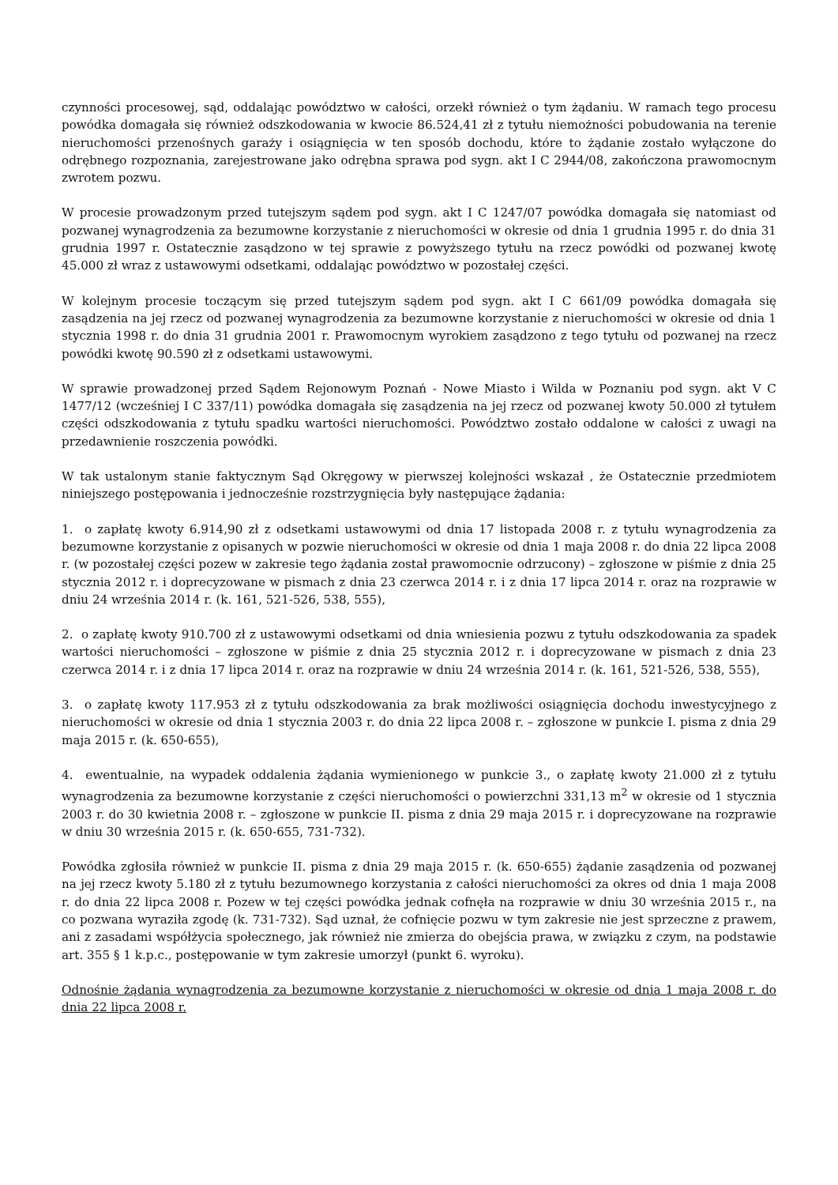czynności procesowej, sąd, oddalając powództwo w całości, orzekł również o tym żądaniu. W ramach tego procesu powódka domagała się również odszkodowania w kwocie 86.524,41 zł z tytułu niemożności pobudowania na terenie nieruchomości przenośnych garaży i osiągnięcia w ten sposób dochodu, które to żądanie zostało wyłączone do odrębnego rozpoznania, zarejestrowane jako odrębna sprawa pod sygn. akt I C 2944/08, zakończona prawomocnym zwrotem pozwu.
W procesie prowadzonym przed tutejszym sądem pod sygn. akt I C 1247/07 powódka domagała się natomiast od pozwanej wynagrodzenia za bezumowne korzystanie z nieruchomości w okresie od dnia 1 grudnia 1995 r. do dnia 31 grudnia 1997 r. Ostatecznie zasądzono w tej sprawie z powyższego tytułu na rzecz powódki od pozwanej kwotę 45.000 zł wraz z ustawowymi odsetkami, oddalając powództwo w pozostałej części.
W kolejnym procesie toczącym się przed tutejszym sądem pod sygn. akt I C 661/09 powódka domagała się zasądzenia na jej rzecz od pozwanej wynagrodzenia za bezumowne korzystanie z nieruchomości w okresie od dnia 1 stycznia 1998 r. do dnia 31 grudnia 2001 r. Prawomocnym wyrokiem zasądzono z tego tytułu od pozwanej na rzecz powódki kwotę 90.590 zł z odsetkami ustawowymi.
W sprawie prowadzonej przed Sądem Rejonowym Poznań - Nowe Miasto i Wilda w Poznaniu pod sygn. akt V C 1477/12 (wcześniej I C 337/11) powódka domagała się zasądzenia na jej rzecz od pozwanej kwoty 50.000 zł tytułem części odszkodowania z tytułu spadku wartości nieruchomości. Powództwo zostało oddalone w całości z uwagi na przedawnienie roszczenia powódki.
W tak ustalonym stanie faktycznym Sąd Okręgowy w pierwszej kolejności wskazał , że Ostatecznie przedmiotem niniejszego postępowania i jednocześnie rozstrzygnięcia były następujące żądania:
1. o zapłatę kwoty 6.914,90 zł z odsetkami ustawowymi od dnia 17 listopada 2008 r. z tytułu wynagrodzenia za bezumowne korzystanie z opisanych w pozwie nieruchomości w okresie od dnia 1 maja 2008 r. do dnia 22 lipca 2008 r. (w pozostałej części pozew w zakresie tego żądania został prawomocnie odrzucony) – zgłoszone w piśmie z dnia 25 stycznia 2012 r. i doprecyzowane w pismach z dnia 23 czerwca 2014 r. i z dnia 17 lipca 2014 r. oraz na rozprawie w dniu 24 września 2014 r. (k. 161, 521-526, 538, 555),
2. o zapłatę kwoty 910.700 zł z ustawowymi odsetkami od dnia wniesienia pozwu z tytułu odszkodowania za spadek wartości nieruchomości – zgłoszone w piśmie z dnia 25 stycznia 2012 r. i doprecyzowane w pismach z dnia 23 czerwca 2014 r. i z dnia 17 lipca 2014 r. oraz na rozprawie w dniu 24 września 2014 r. (k. 161, 521-526, 538, 555),
3. o zapłatę kwoty 117.953 zł z tytułu odszkodowania za brak możliwości osiągnięcia dochodu inwestycyjnego z nieruchomości w okresie od dnia 1 stycznia 2003 r. do dnia 22 lipca 2008 r. – zgłoszone w punkcie I. pisma z dnia 29 maja 2015 r. (k. 650-655),
4. ewentualnie, na wypadek oddalenia żądania wymienionego w punkcie 3., o zapłatę kwoty 21.000 zł z tytułu wynagrodzenia za bezumowne korzystanie z części nieruchomości o powierzchni 331,13 m<sup>2</sup> w okresie od 1 stycznia 2003 r. do 30 kwietnia 2008 r. – zgłoszone w punkcie II. pisma z dnia 29 maja 2015 r. i doprecyzowane na rozprawie w dniu 30 września 2015 r. (k. 650-655, 731-732).
Powódka zgłosiła również w punkcie II. pisma z dnia 29 maja 2015 r. (k. 650-655) żądanie zasądzenia od pozwanej na jej rzecz kwoty 5.180 zł z tytułu bezumownego korzystania z całości nieruchomości za okres od dnia 1 maja 2008 r. do dnia 22 lipca 2008 r. Pozew w tej części powódka jednak cofnęła na rozprawie w dniu 30 września 2015 r., na co pozwana wyraziła zgodę (k. 731-732). Sąd uznał, że cofnięcie pozwu w tym zakresie nie jest sprzeczne z prawem, ani z zasadami współżycia społecznego, jak również nie zmierza do obejścia prawa, w związku z czym, na podstawie art. 355 § 1 k.p.c., postępowanie w tym zakresie umorzył (punkt 6. wyroku).
Odnośnie żądania wynagrodzenia za bezumowne korzystanie z nieruchomości w okresie od dnia 1 maja 2008 r. do dnia 22 lipca 2008 r.